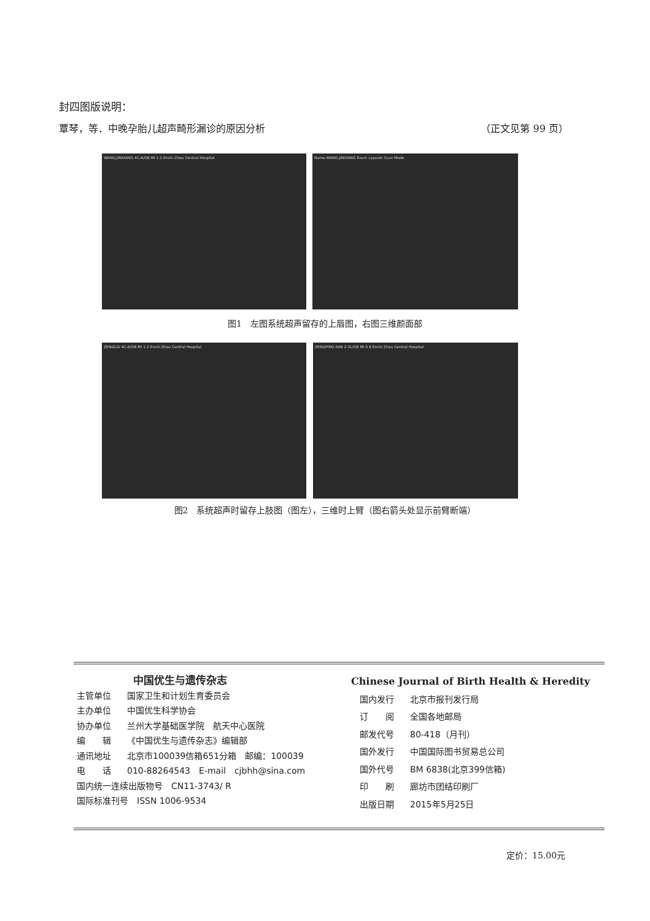封四图版说明：
覃琴，等．中晚孕胎儿超声畸形漏诊的原因分析 （正文见第 99 页）
WANG,JINXIANG 4C-A/OB MI 1.2 Enshi Zhou Central Hospital Name WANG,JINXIANG Exam Layouts Scan Mode
图1　左图系统超声留存的上唇图，右图三维颜面部
ZENGLIU 4C-A/OB MI 1.2 Enshi Zhou Central Hospital ZENGPING RAB 2-5L/OB MI 0.9 Enshi Zhou Central Hospital
图2　系统超声时留存上肢图（图左），三维时上臂（图右箭头处显示前臂断端）
中国优生与遗传杂志
主管单位 国家卫生和计划生育委员会
主办单位 中国优生科学协会
协办单位 兰州大学基础医学院　航天中心医院
编　　辑 《中国优生与遗传杂志》编辑部
通讯地址 北京市100039信箱651分箱　邮编：100039
电　　话 010-88264543　E-mail　cjbhh@sina.com
国内统一连续出版物号　CN11-3743/ R
国际标准刊号　ISSN 1006-9534
Chinese Journal of Birth Health & Heredity
国内发行 北京市报刊发行局
订　　阅 全国各地邮局
邮发代号 80-418（月刊）
国外发行 中国国际图书贸易总公司
国外代号 BM 6838(北京399信箱)
印　　刷 廊坊市团结印刷厂
出版日期 2015年5月25日
定价：15.00元